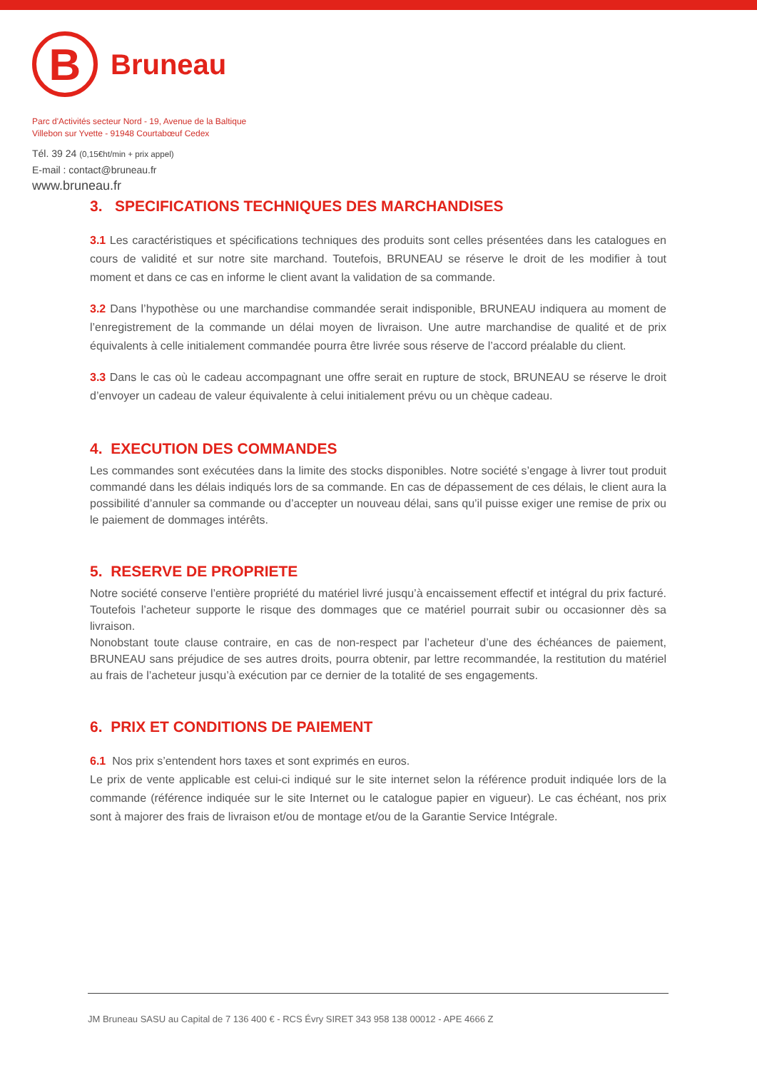B
Bruneau
Parc d'Activités secteur Nord - 19, Avenue de la Baltique
Villebon sur Yvette - 91948 Courtabœuf Cedex
Tél. 39 24 (0,15€ht/min + prix appel)
E-mail : contact@bruneau.fr
www.bruneau.fr
3. SPECIFICATIONS TECHNIQUES DES MARCHANDISES
3.1 Les caractéristiques et spécifications techniques des produits sont celles présentées dans les catalogues en cours de validité et sur notre site marchand. Toutefois, BRUNEAU se réserve le droit de les modifier à tout moment et dans ce cas en informe le client avant la validation de sa commande.
3.2 Dans l’hypothèse ou une marchandise commandée serait indisponible, BRUNEAU indiquera au moment de l’enregistrement de la commande un délai moyen de livraison. Une autre marchandise de qualité et de prix équivalents à celle initialement commandée pourra être livrée sous réserve de l’accord préalable du client.
3.3 Dans le cas où le cadeau accompagnant une offre serait en rupture de stock, BRUNEAU se réserve le droit d’envoyer un cadeau de valeur équivalente à celui initialement prévu ou un chèque cadeau.
4. EXECUTION DES COMMANDES
Les commandes sont exécutées dans la limite des stocks disponibles. Notre société s’engage à livrer tout produit commandé dans les délais indiqués lors de sa commande. En cas de dépassement de ces délais, le client aura la possibilité d’annuler sa commande ou d’accepter un nouveau délai, sans qu’il puisse exiger une remise de prix ou le paiement de dommages intérêts.
5. RESERVE DE PROPRIETE
Notre société conserve l’entière propriété du matériel livré jusqu’à encaissement effectif et intégral du prix facturé. Toutefois l’acheteur supporte le risque des dommages que ce matériel pourrait subir ou occasionner dès sa livraison.
Nonobstant toute clause contraire, en cas de non-respect par l’acheteur d’une des échéances de paiement, BRUNEAU sans préjudice de ses autres droits, pourra obtenir, par lettre recommandée, la restitution du matériel au frais de l’acheteur jusqu’à exécution par ce dernier de la totalité de ses engagements.
6. PRIX ET CONDITIONS DE PAIEMENT
6.1 Nos prix s’entendent hors taxes et sont exprimés en euros.
Le prix de vente applicable est celui-ci indiqué sur le site internet selon la référence produit indiquée lors de la commande (référence indiquée sur le site Internet ou le catalogue papier en vigueur). Le cas échéant, nos prix sont à majorer des frais de livraison et/ou de montage et/ou de la Garantie Service Intégrale.
JM Bruneau SASU au Capital de 7 136 400 € - RCS Évry SIRET 343 958 138 00012 - APE 4666 Z